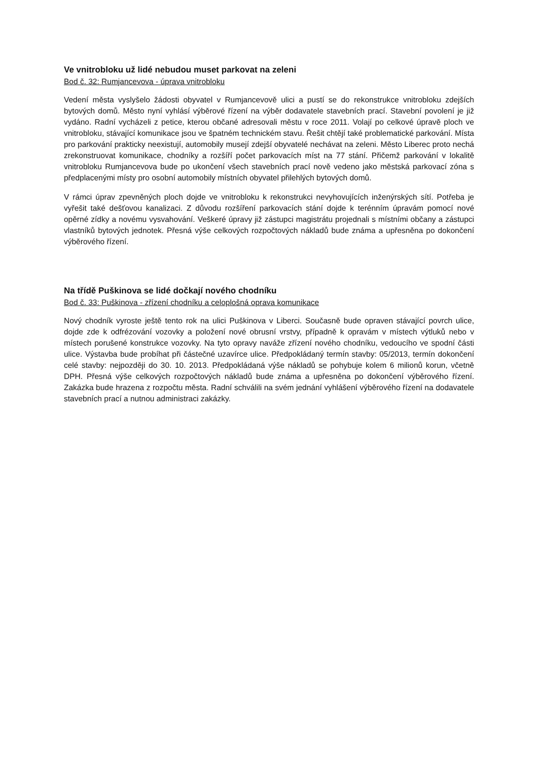Ve vnitrobloku už lidé nebudou muset parkovat na zeleni
Bod č. 32: Rumjancevova - úprava vnitrobloku
Vedení města vyslyšelo žádosti obyvatel v Rumjancevově ulici a pustí se do rekonstrukce vnitrobloku zdejších bytových domů. Město nyní vyhlásí výběrové řízení na výběr dodavatele stavebních prací. Stavební povolení je již vydáno. Radní vycházeli z petice, kterou občané adresovali městu v roce 2011. Volají po celkové úpravě ploch ve vnitrobloku, stávající komunikace jsou ve špatném technickém stavu. Řešit chtějí také problematické parkování. Místa pro parkování prakticky neexistují, automobily musejí zdejší obyvatelé nechávat na zeleni. Město Liberec proto nechá zrekonstruovat komunikace, chodníky a rozšíří počet parkovacích míst na 77 stání. Přičemž parkování v lokalitě vnitrobloku Rumjancevova bude po ukončení všech stavebních prací nově vedeno jako městská parkovací zóna s předplacenými místy pro osobní automobily místních obyvatel přilehlých bytových domů.
V rámci úprav zpevněných ploch dojde ve vnitrobloku k rekonstrukci nevyhovujících inženýrských sítí. Potřeba je vyřešit také dešťovou kanalizaci. Z důvodu rozšíření parkovacích stání dojde k terénním úpravám pomocí nové opěrné zídky a novému vysvahování. Veškeré úpravy již zástupci magistrátu projednali s místními občany a zástupci vlastníků bytových jednotek. Přesná výše celkových rozpočtových nákladů bude známa a upřesněna po dokončení výběrového řízení.
Na třídě Puškinova se lidé dočkají nového chodníku
Bod č. 33: Puškinova - zřízení chodníku a celoplošná oprava komunikace
Nový chodník vyroste ještě tento rok na ulici Puškinova v Liberci. Současně bude opraven stávající povrch ulice, dojde zde k odfrézování vozovky a položení nové obrusní vrstvy, případně k opravám v místech výtluků nebo v místech porušené konstrukce vozovky. Na tyto opravy naváže zřízení nového chodníku, vedoucího ve spodní části ulice. Výstavba bude probíhat při částečné uzavírce ulice. Předpokládaný termín stavby: 05/2013, termín dokončení celé stavby: nejpozději do 30. 10. 2013. Předpokládaná výše nákladů se pohybuje kolem 6 milionů korun, včetně DPH. Přesná výše celkových rozpočtových nákladů bude známa a upřesněna po dokončení výběrového řízení. Zakázka bude hrazena z rozpočtu města. Radní schválili na svém jednání vyhlášení výběrového řízení na dodavatele stavebních prací a nutnou administraci zakázky.